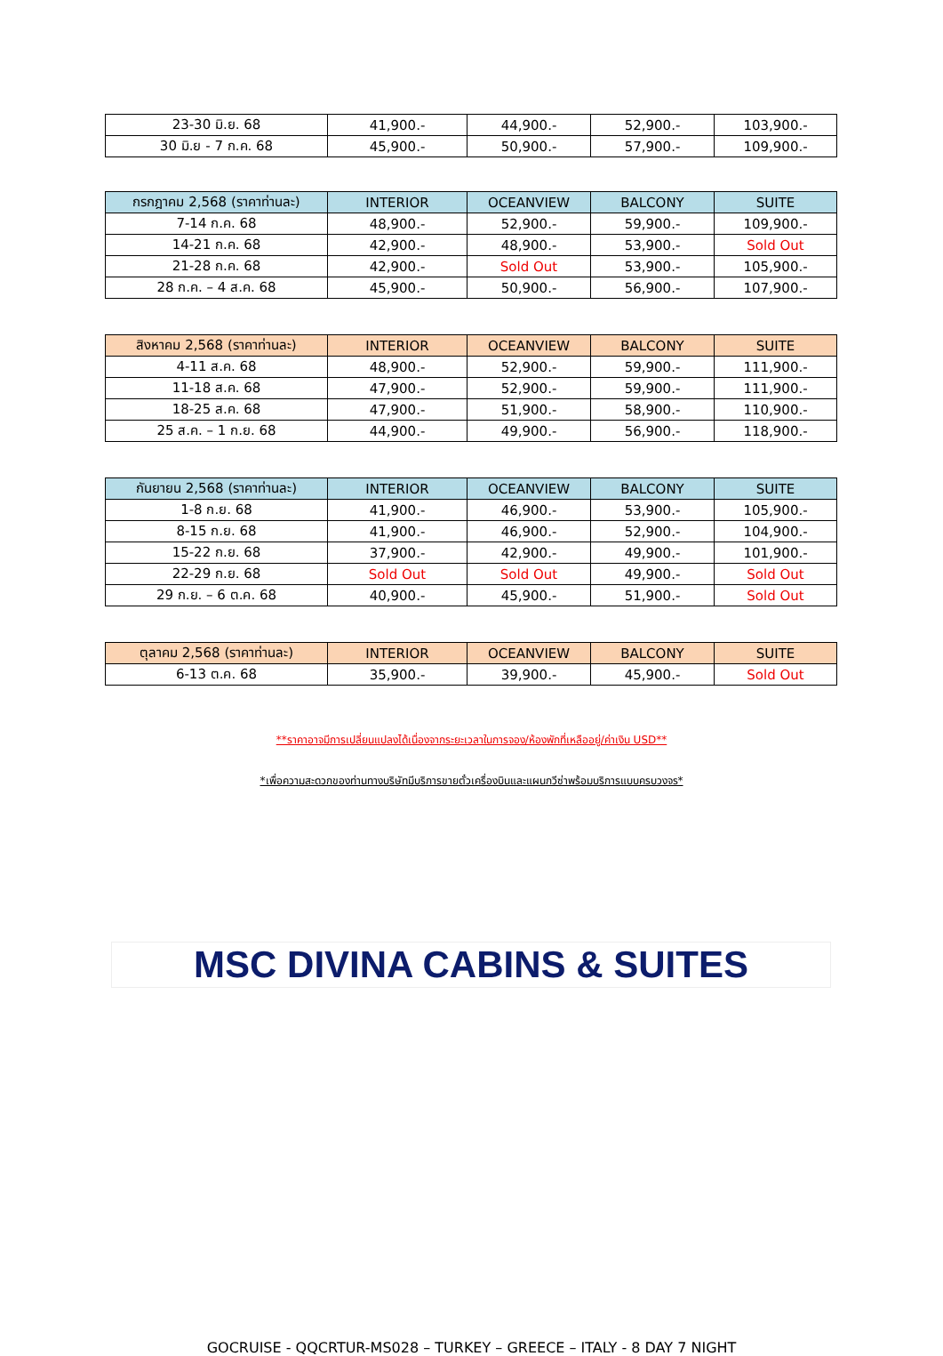| 23-30 มิ.ย. 68 | 41,900.- | 44,900.- | 52,900.- | 103,900.- |
| 30 มิ.ย - 7 ก.ค. 68 | 45,900.- | 50,900.- | 57,900.- | 109,900.- |
| กรกฎาคม 2,568 (ราคาท่านละ) | INTERIOR | OCEANVIEW | BALCONY | SUITE |
| --- | --- | --- | --- | --- |
| 7-14 ก.ค. 68 | 48,900.- | 52,900.- | 59,900.- | 109,900.- |
| 14-21 ก.ค. 68 | 42,900.- | 48,900.- | 53,900.- | Sold Out |
| 21-28 ก.ค. 68 | 42,900.- | Sold Out | 53,900.- | 105,900.- |
| 28 ก.ค. – 4 ส.ค. 68 | 45,900.- | 50,900.- | 56,900.- | 107,900.- |
| สิงหาคม 2,568 (ราคาท่านละ) | INTERIOR | OCEANVIEW | BALCONY | SUITE |
| --- | --- | --- | --- | --- |
| 4-11 ส.ค. 68 | 48,900.- | 52,900.- | 59,900.- | 111,900.- |
| 11-18 ส.ค. 68 | 47,900.- | 52,900.- | 59,900.- | 111,900.- |
| 18-25 ส.ค. 68 | 47,900.- | 51,900.- | 58,900.- | 110,900.- |
| 25 ส.ค. – 1 ก.ย. 68 | 44,900.- | 49,900.- | 56,900.- | 118,900.- |
| กันยายน 2,568 (ราคาท่านละ) | INTERIOR | OCEANVIEW | BALCONY | SUITE |
| --- | --- | --- | --- | --- |
| 1-8 ก.ย. 68 | 41,900.- | 46,900.- | 53,900.- | 105,900.- |
| 8-15 ก.ย. 68 | 41,900.- | 46,900.- | 52,900.- | 104,900.- |
| 15-22 ก.ย. 68 | 37,900.- | 42,900.- | 49,900.- | 101,900.- |
| 22-29 ก.ย. 68 | Sold Out | Sold Out | 49,900.- | Sold Out |
| 29 ก.ย. – 6 ต.ค. 68 | 40,900.- | 45,900.- | 51,900.- | Sold Out |
| ตุลาคม 2,568 (ราคาท่านละ) | INTERIOR | OCEANVIEW | BALCONY | SUITE |
| --- | --- | --- | --- | --- |
| 6-13 ต.ค. 68 | 35,900.- | 39,900.- | 45,900.- | Sold Out |
**ราคาอาจมีการเปลี่ยนแปลงได้เนื่องจากระยะเวลาในการจอง/ห้องพักที่เหลืออยู่/ค่าเงิน USD**
*เพื่อความสะดวกของท่านทางบริษัทมีบริการขายตั๋วเครื่องบินและแผนกวีซ่าพร้อมบริการแบบครบวงจร*
MSC DIVINA CABINS & SUITES
GOCRUISE - QQCRTUR-MS028 – TURKEY – GREECE – ITALY - 8 DAY 7 NIGHT